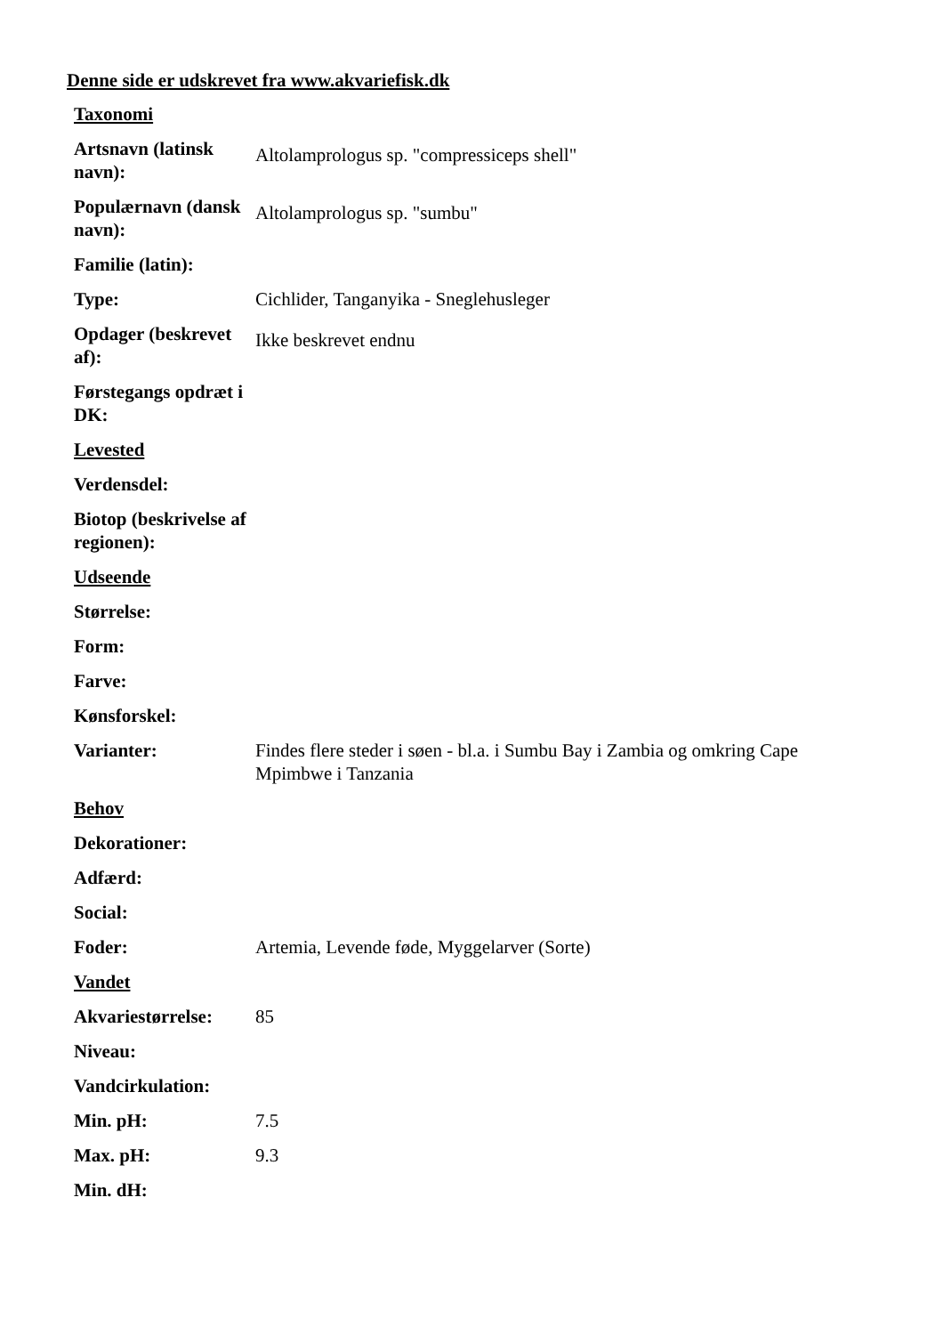Denne side er udskrevet fra www.akvariefisk.dk
| Taxonomi | |
| Artsnavn (latinsk navn): | Altolamprologus sp. "compressiceps shell" |
| Populærnavn (dansk navn): | Altolamprologus sp. "sumbu" |
| Familie (latin): | |
| Type: | Cichlider, Tanganyika - Sneglehusleger |
| Opdager (beskrevet af): | Ikke beskrevet endnu |
| Førstegangs opdræt i DK: | |
| Levested | |
| Verdensdel: | |
| Biotop (beskrivelse af regionen): | |
| Udseende | |
| Størrelse: | |
| Form: | |
| Farve: | |
| Kønsforskel: | |
| Varianter: | Findes flere steder i søen - bl.a. i Sumbu Bay i Zambia og omkring Cape Mpimbwe i Tanzania |
| Behov | |
| Dekorationer: | |
| Adfærd: | |
| Social: | |
| Foder: | Artemia, Levende føde, Myggelarver (Sorte) |
| Vandet | |
| Akvariestørrelse: | 85 |
| Niveau: | |
| Vandcirkulation: | |
| Min. pH: | 7.5 |
| Max. pH: | 9.3 |
| Min. dH: | |